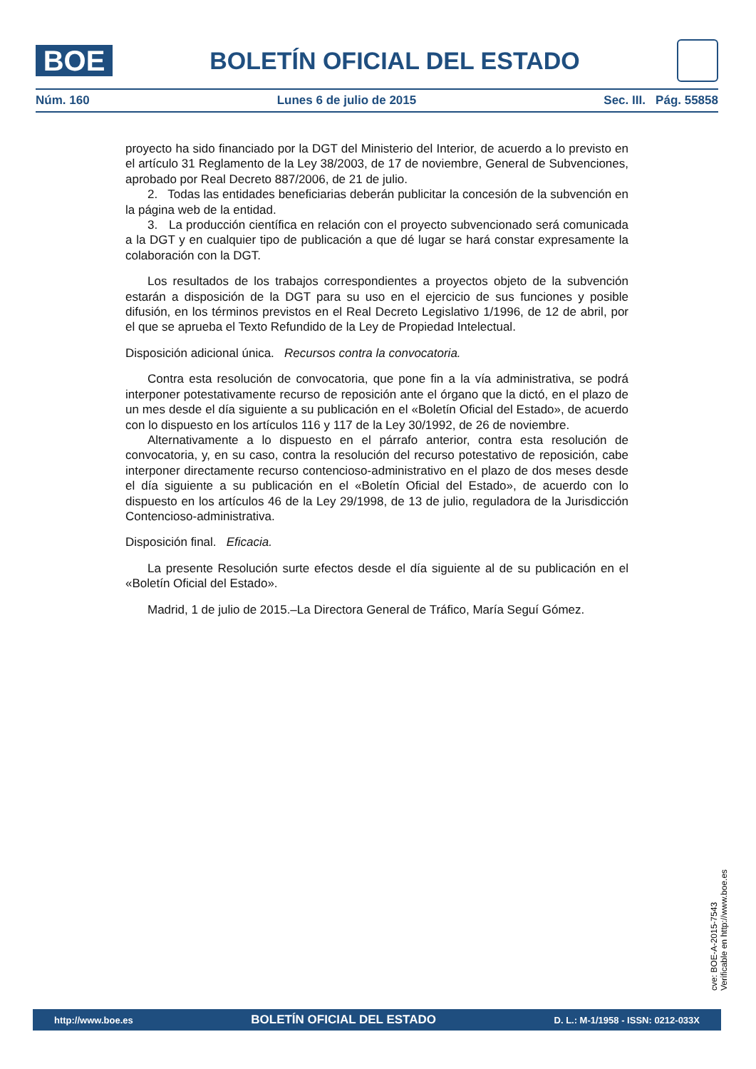BOE
BOLETÍN OFICIAL DEL ESTADO
Núm. 160 Lunes 6 de julio de 2015 Sec. III. Pág. 55858
proyecto ha sido financiado por la DGT del Ministerio del Interior, de acuerdo a lo previsto en el artículo 31 Reglamento de la Ley 38/2003, de 17 de noviembre, General de Subvenciones, aprobado por Real Decreto 887/2006, de 21 de julio.
2. Todas las entidades beneficiarias deberán publicitar la concesión de la subvención en la página web de la entidad.
3. La producción científica en relación con el proyecto subvencionado será comunicada a la DGT y en cualquier tipo de publicación a que dé lugar se hará constar expresamente la colaboración con la DGT.
Los resultados de los trabajos correspondientes a proyectos objeto de la subvención estarán a disposición de la DGT para su uso en el ejercicio de sus funciones y posible difusión, en los términos previstos en el Real Decreto Legislativo 1/1996, de 12 de abril, por el que se aprueba el Texto Refundido de la Ley de Propiedad Intelectual.
Disposición adicional única. Recursos contra la convocatoria.
Contra esta resolución de convocatoria, que pone fin a la vía administrativa, se podrá interponer potestativamente recurso de reposición ante el órgano que la dictó, en el plazo de un mes desde el día siguiente a su publicación en el «Boletín Oficial del Estado», de acuerdo con lo dispuesto en los artículos 116 y 117 de la Ley 30/1992, de 26 de noviembre.
Alternativamente a lo dispuesto en el párrafo anterior, contra esta resolución de convocatoria, y, en su caso, contra la resolución del recurso potestativo de reposición, cabe interponer directamente recurso contencioso-administrativo en el plazo de dos meses desde el día siguiente a su publicación en el «Boletín Oficial del Estado», de acuerdo con lo dispuesto en los artículos 46 de la Ley 29/1998, de 13 de julio, reguladora de la Jurisdicción Contencioso-administrativa.
Disposición final. Eficacia.
La presente Resolución surte efectos desde el día siguiente al de su publicación en el «Boletín Oficial del Estado».
Madrid, 1 de julio de 2015.–La Directora General de Tráfico, María Seguí Gómez.
cve: BOE-A-2015-7543
Verificable en http://www.boe.es
http://www.boe.es BOLETÍN OFICIAL DEL ESTADO D. L.: M-1/1958 - ISSN: 0212-033X